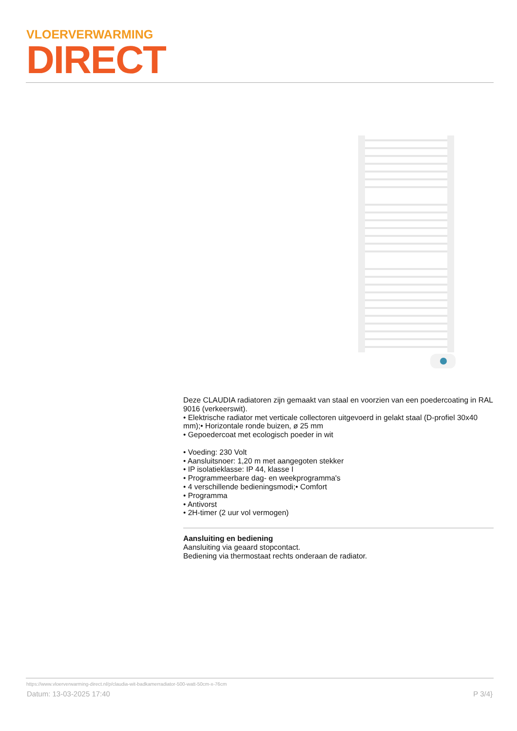VLOERVERWARMING
DIRECT
Deze CLAUDIA radiatoren zijn gemaakt van staal en voorzien van een poedercoating in RAL 9016 (verkeerswit).
• Elektrische radiator met verticale collectoren uitgevoerd in gelakt staal (D-profiel 30x40 mm);• Horizontale ronde buizen, ø 25 mm
• Gepoedercoat met ecologisch poeder in wit
• Voeding: 230 Volt
• Aansluitsnoer: 1,20 m met aangegoten stekker
• IP isolatieklasse: IP 44, klasse I
• Programmeerbare dag- en weekprogramma's
• 4 verschillende bedieningsmodi;• Comfort
• Programma
• Antivorst
• 2H-timer (2 uur vol vermogen)
Aansluiting en bediening
Aansluiting via geaard stopcontact.
Bediening via thermostaat rechts onderaan de radiator.
https://www.vloerverwarming-direct.nl/p/claudia-wit-badkamerradiator-500-watt-50cm-x-76cm
Datum: 13-03-2025 17:40 P 3/4}